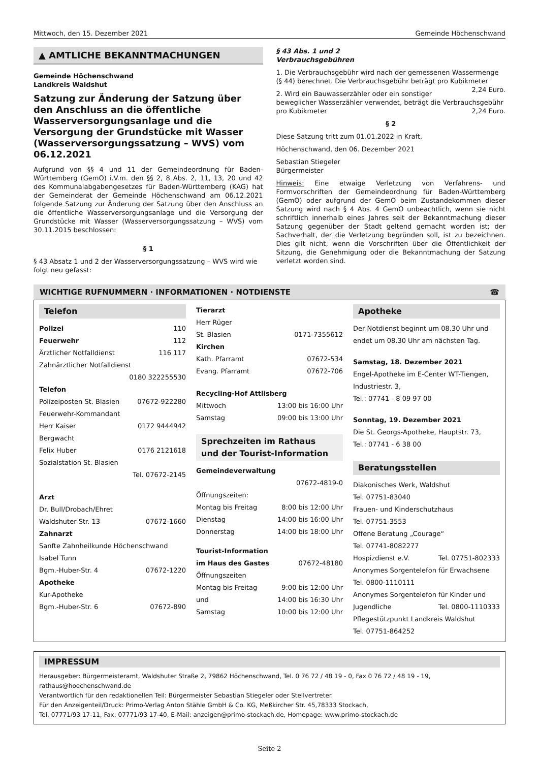Mittwoch, den 15. Dezember 2021 Gemeinde Höchenschwand
▲ AMTLICHE BEKANNTMACHUNGEN
Gemeinde Höchenschwand
Landkreis Waldshut
Satzung zur Änderung der Satzung über den Anschluss an die öffentliche Wasserversorgungsanlage und die Versorgung der Grundstücke mit Wasser (Wasserversorgungssatzung – WVS) vom 06.12.2021
Aufgrund von §§ 4 und 11 der Gemeindeordnung für Baden-Württemberg (GemO) i.V.m. den §§ 2, 8 Abs. 2, 11, 13, 20 und 42 des Kommunalabgabengesetzes für Baden-Württemberg (KAG) hat der Gemeinderat der Gemeinde Höchenschwand am 06.12.2021 folgende Satzung zur Änderung der Satzung über den Anschluss an die öffentliche Wasserversorgungsanlage und die Versorgung der Grundstücke mit Wasser (Wasserversorgungssatzung – WVS) vom 30.11.2015 beschlossen:
§ 1
§ 43 Absatz 1 und 2 der Wasserversorgungssatzung – WVS wird wie folgt neu gefasst:
§ 43 Abs. 1 und 2
Verbrauchsgebühren
1. Die Verbrauchsgebühr wird nach der gemessenen Wassermenge (§ 44) berechnet. Die Verbrauchsgebühr beträgt pro Kubikmeter 2,24 Euro.
2. Wird ein Bauwasserzähler oder ein sonstiger beweglicher Wasserzähler verwendet, beträgt die Verbrauchsgebühr pro Kubikmeter 2,24 Euro.
§ 2
Diese Satzung tritt zum 01.01.2022 in Kraft.
Höchenschwand, den 06. Dezember 2021
Sebastian Stiegeler
Bürgermeister
Hinweis: Eine etwaige Verletzung von Verfahrens- und Formvorschriften der Gemeindeordnung für Baden-Württemberg (GemO) oder aufgrund der GemO beim Zustandekommen dieser Satzung wird nach § 4 Abs. 4 GemO unbeachtlich, wenn sie nicht schriftlich innerhalb eines Jahres seit der Bekanntmachung dieser Satzung gegenüber der Stadt geltend gemacht worden ist; der Sachverhalt, der die Verletzung begründen soll, ist zu bezeichnen. Dies gilt nicht, wenn die Vorschriften über die Öffentlichkeit der Sitzung, die Genehmigung oder die Bekanntmachung der Satzung verletzt worden sind.
WICHTIGE RUFNUMMERN · INFORMATIONEN · NOTDIENSTE ☎
Telefon
Polizei 110
Feuerwehr 112
Ärztlicher Notfalldienst 116 117
Zahnärztlicher Notfalldienst
0180 322255530
Telefon
Polizeiposten St. Blasien 07672-922280
Feuerwehr-Kommandant
Herr Kaiser 0172 9444942
Bergwacht
Felix Huber 0176 2121618
Sozialstation St. Blasien
Tel. 07672-2145
Arzt
Dr. Bull/Drobach/Ehret
Waldshuter Str. 13 07672-1660
Zahnarzt
Sanfte Zahnheilkunde Höchenschwand
Isabel Tunn
Bgm.-Huber-Str. 4 07672-1220
Apotheke
Kur-Apotheke
Bgm.-Huber-Str. 6 07672-890
Tierarzt
Herr Rüger
St. Blasien 0171-7355612
Kirchen
Kath. Pfarramt 07672-534
Evang. Pfarramt 07672-706
Recycling-Hof Attlisberg
Mittwoch 13:00 bis 16:00 Uhr
Samstag 09:00 bis 13:00 Uhr
Sprechzeiten im Rathaus
und der Tourist-Information
Gemeindeverwaltung
07672-4819-0
Öffnungszeiten:
Montag bis Freitag 8:00 bis 12:00 Uhr
Dienstag 14:00 bis 16:00 Uhr
Donnerstag 14:00 bis 18:00 Uhr
Tourist-Information
im Haus des Gastes 07672-48180
Öffnungszeiten
Montag bis Freitag 9:00 bis 12:00 Uhr
und 14:00 bis 16:30 Uhr
Samstag 10:00 bis 12:00 Uhr
Apotheke
Der Notdienst beginnt um 08.30 Uhr und endet um 08.30 Uhr am nächsten Tag.
Samstag, 18. Dezember 2021
Engel-Apotheke im E-Center WT-Tiengen, Industriestr. 3,
Tel.: 07741 - 8 09 97 00
Sonntag, 19. Dezember 2021
Die St. Georgs-Apotheke, Hauptstr. 73,
Tel.: 07741 - 6 38 00
Beratungsstellen
Diakonisches Werk, Waldshut
Tel. 07751-83040
Frauen- und Kinderschutzhaus
Tel. 07751-3553
Offene Beratung „Courage“
Tel. 07741-8082277
Hospizdienst e.V. Tel. 07751-802333
Anonymes Sorgentelefon für Erwachsene
Tel. 0800-1110111
Anonymes Sorgentelefon für Kinder und
Jugendliche Tel. 0800-1110333
Pflegestützpunkt Landkreis Waldshut
Tel. 07751-864252
IMPRESSUM
Herausgeber: Bürgermeisteramt, Waldshuter Straße 2, 79862 Höchenschwand, Tel. 0 76 72 / 48 19 - 0, Fax 0 76 72 / 48 19 - 19, rathaus@hoechenschwand.de
Verantwortlich für den redaktionellen Teil: Bürgermeister Sebastian Stiegeler oder Stellvertreter.
Für den Anzeigenteil/Druck: Primo-Verlag Anton Stähle GmbH & Co. KG, Meßkircher Str. 45,78333 Stockach,
Tel. 07771/93 17-11, Fax: 07771/93 17-40, E-Mail: anzeigen@primo-stockach.de, Homepage: www.primo-stockach.de
Seite 2